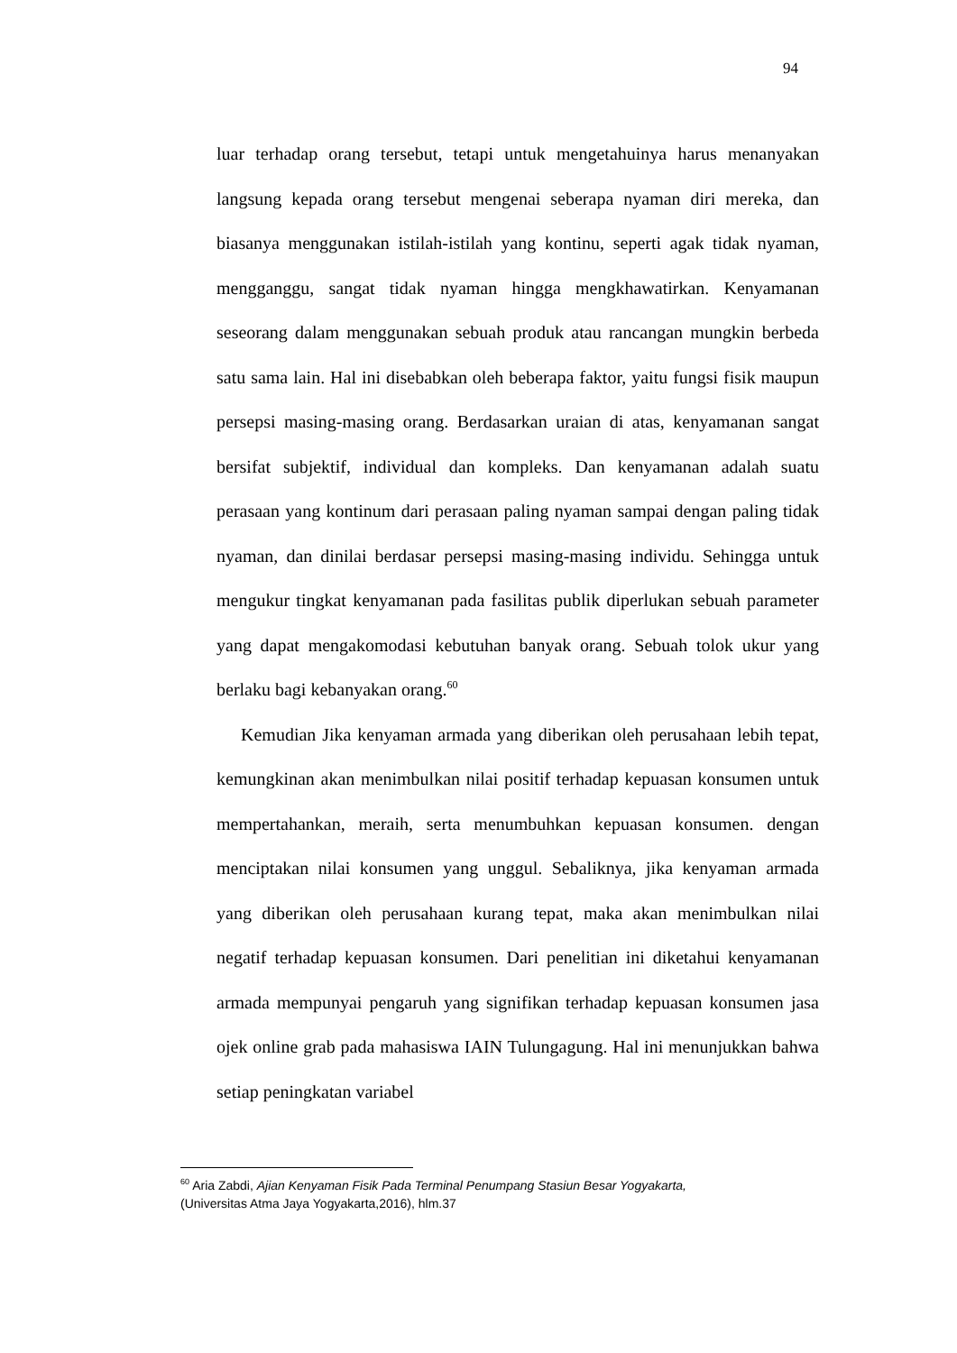94
luar terhadap orang tersebut, tetapi untuk mengetahuinya harus menanyakan langsung kepada orang tersebut mengenai seberapa nyaman diri mereka, dan biasanya menggunakan istilah-istilah yang kontinu, seperti agak tidak nyaman, mengganggu, sangat tidak nyaman hingga mengkhawatirkan. Kenyamanan seseorang dalam menggunakan sebuah produk atau rancangan mungkin berbeda satu sama lain. Hal ini disebabkan oleh beberapa faktor, yaitu fungsi fisik maupun persepsi masing-masing orang. Berdasarkan uraian di atas, kenyamanan sangat bersifat subjektif, individual dan kompleks. Dan kenyamanan adalah suatu perasaan yang kontinum dari perasaan paling nyaman sampai dengan paling tidak nyaman, dan dinilai berdasar persepsi masing-masing individu. Sehingga untuk mengukur tingkat kenyamanan pada fasilitas publik diperlukan sebuah parameter yang dapat mengakomodasi kebutuhan banyak orang. Sebuah tolok ukur yang berlaku bagi kebanyakan orang.<sup>60</sup>
Kemudian Jika kenyaman armada yang diberikan oleh perusahaan lebih tepat, kemungkinan akan menimbulkan nilai positif terhadap kepuasan konsumen untuk mempertahankan, meraih, serta menumbuhkan kepuasan konsumen. dengan menciptakan nilai konsumen yang unggul. Sebaliknya, jika kenyaman armada yang diberikan oleh perusahaan kurang tepat, maka akan menimbulkan nilai negatif terhadap kepuasan konsumen. Dari penelitian ini diketahui kenyamanan armada mempunyai pengaruh yang signifikan terhadap kepuasan konsumen jasa ojek online grab pada mahasiswa IAIN Tulungagung. Hal ini menunjukkan bahwa setiap peningkatan variabel
<sup>60</sup> Aria Zabdi, Ajian Kenyaman Fisik Pada Terminal Penumpang Stasiun Besar Yogyakarta,
(Universitas Atma Jaya Yogyakarta,2016), hlm.37